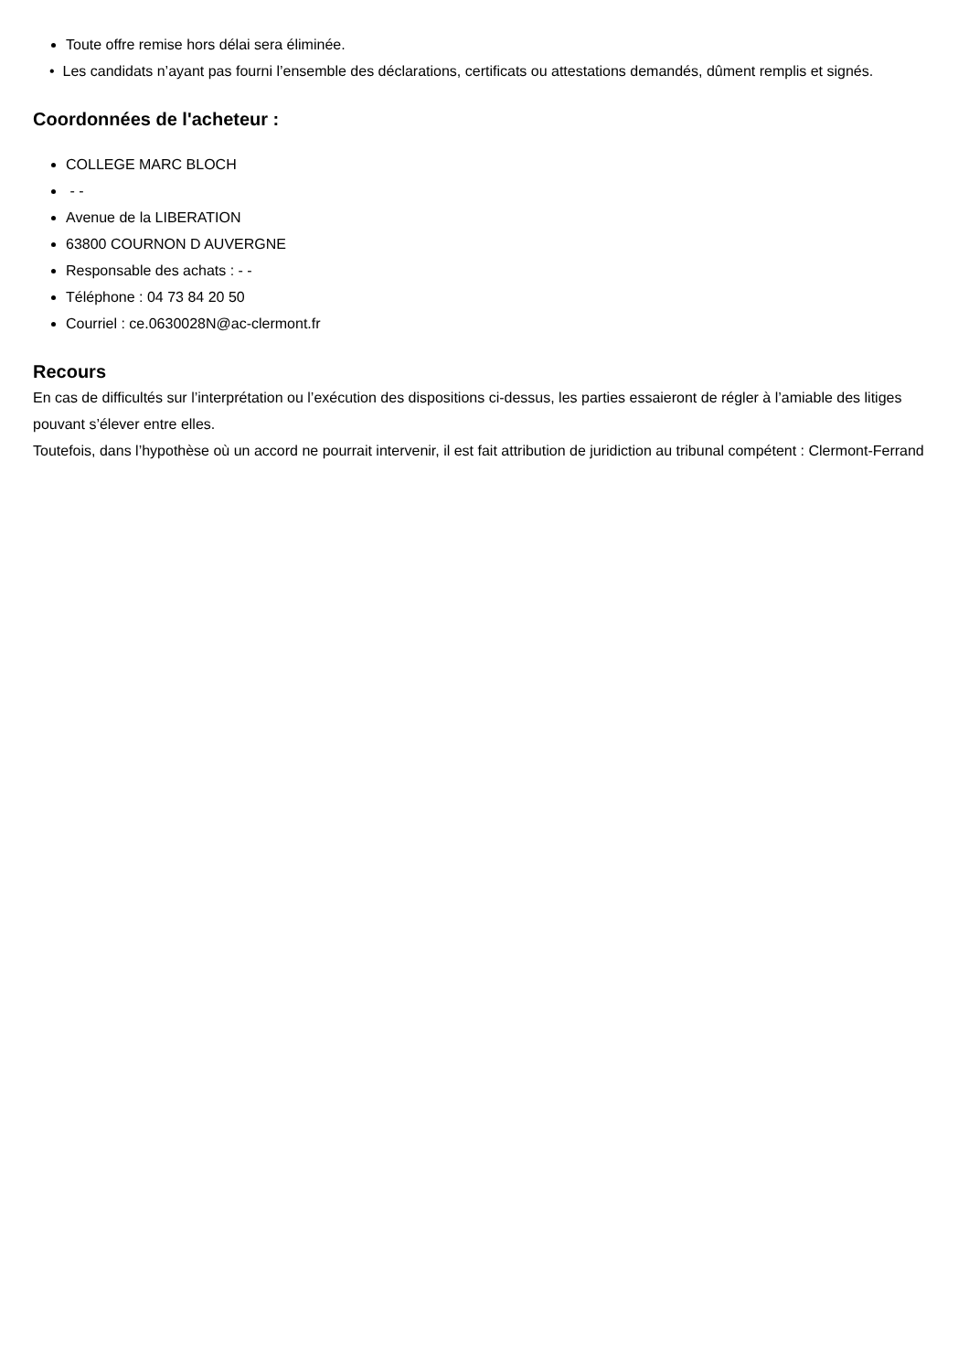Toute offre remise hors délai sera éliminée.
• Les candidats n’ayant pas fourni l’ensemble des déclarations, certificats ou attestations demandés, dûment remplis et signés.
Coordonnées de l'acheteur :
COLLEGE MARC BLOCH
- -
Avenue de la LIBERATION
63800 COURNON D AUVERGNE
Responsable des achats : - -
Téléphone : 04 73 84 20 50
Courriel : ce.0630028N@ac-clermont.fr
Recours
En cas de difficultés sur l’interprétation ou l’exécution des dispositions ci-dessus, les parties essaieront de régler à l’amiable des litiges pouvant s’élever entre elles.
Toutefois, dans l’hypothèse où un accord ne pourrait intervenir, il est fait attribution de juridiction au tribunal compétent : Clermont-Ferrand